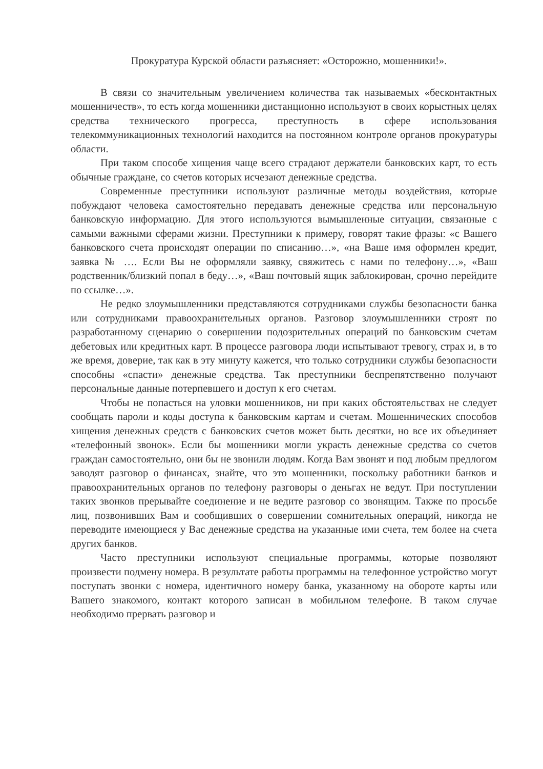Прокуратура Курской области разъясняет: «Осторожно, мошенники!».
В связи со значительным увеличением количества так называемых «бесконтактных мошенничеств», то есть когда мошенники дистанционно используют в своих корыстных целях средства технического прогресса, преступность в сфере использования телекоммуникационных технологий находится на постоянном контроле органов прокуратуры области.
При таком способе хищения чаще всего страдают держатели банковских карт, то есть обычные граждане, со счетов которых исчезают денежные средства.
Современные преступники используют различные методы воздействия, которые побуждают человека самостоятельно передавать денежные средства или персональную банковскую информацию. Для этого используются вымышленные ситуации, связанные с самыми важными сферами жизни. Преступники к примеру, говорят такие фразы: «с Вашего банковского счета происходят операции по списанию…», «на Ваше имя оформлен кредит, заявка № …. Если Вы не оформляли заявку, свяжитесь с нами по телефону…», «Ваш родственник/близкий попал в беду…», «Ваш почтовый ящик заблокирован, срочно перейдите по ссылке…».
Не редко злоумышленники представляются сотрудниками службы безопасности банка или сотрудниками правоохранительных органов. Разговор злоумышленники строят по разработанному сценарию о совершении подозрительных операций по банковским счетам дебетовых или кредитных карт. В процессе разговора люди испытывают тревогу, страх и, в то же время, доверие, так как в эту минуту кажется, что только сотрудники службы безопасности способны «спасти» денежные средства. Так преступники беспрепятственно получают персональные данные потерпевшего и доступ к его счетам.
Чтобы не попасться на уловки мошенников, ни при каких обстоятельствах не следует сообщать пароли и коды доступа к банковским картам и счетам. Мошеннических способов хищения денежных средств с банковских счетов может быть десятки, но все их объединяет «телефонный звонок». Если бы мошенники могли украсть денежные средства со счетов граждан самостоятельно, они бы не звонили людям. Когда Вам звонят и под любым предлогом заводят разговор о финансах, знайте, что это мошенники, поскольку работники банков и правоохранительных органов по телефону разговоры о деньгах не ведут. При поступлении таких звонков прерывайте соединение и не ведите разговор со звонящим. Также по просьбе лиц, позвонивших Вам и сообщивших о совершении сомнительных операций, никогда не переводите имеющиеся у Вас денежные средства на указанные ими счета, тем более на счета других банков.
Часто преступники используют специальные программы, которые позволяют произвести подмену номера. В результате работы программы на телефонное устройство могут поступать звонки с номера, идентичного номеру банка, указанному на обороте карты или Вашего знакомого, контакт которого записан в мобильном телефоне. В таком случае необходимо прервать разговор и